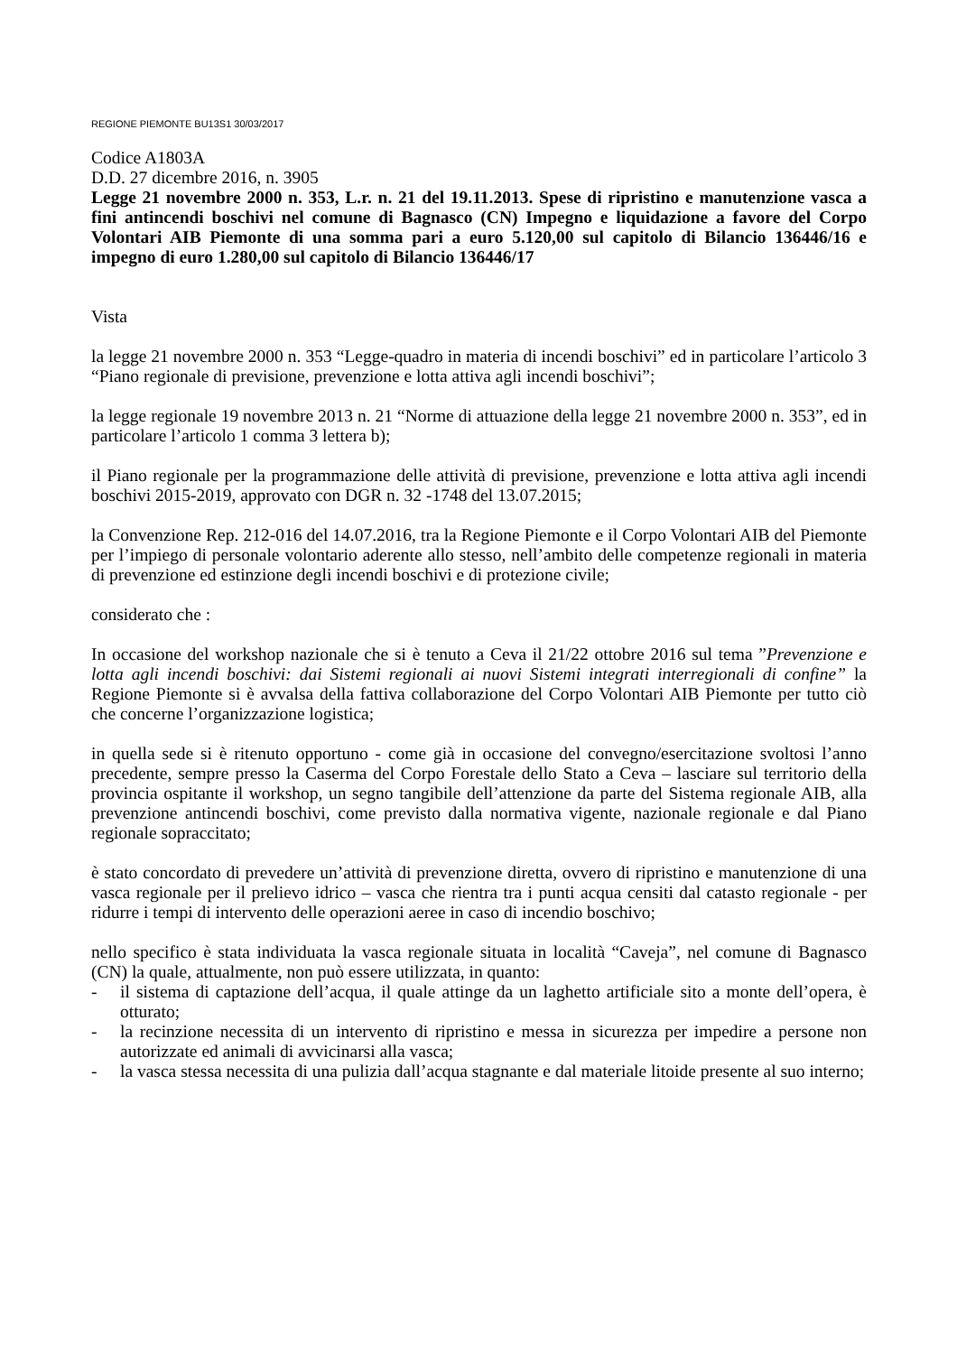REGIONE PIEMONTE BU13S1 30/03/2017
Codice A1803A
D.D. 27 dicembre 2016, n. 3905
Legge 21 novembre 2000 n. 353, L.r. n. 21 del 19.11.2013. Spese di ripristino e manutenzione vasca a fini antincendi boschivi nel comune di Bagnasco (CN) Impegno e liquidazione a favore del Corpo Volontari AIB Piemonte di una somma pari a euro 5.120,00 sul capitolo di Bilancio 136446/16 e impegno di euro 1.280,00 sul capitolo di Bilancio 136446/17
Vista
la legge 21 novembre 2000 n. 353 “Legge-quadro in materia di incendi boschivi” ed in particolare l’articolo 3 “Piano regionale di previsione, prevenzione e lotta attiva agli incendi boschivi”;
la legge regionale 19 novembre 2013 n. 21 “Norme di attuazione della legge 21 novembre 2000 n. 353”, ed in particolare l’articolo 1 comma 3 lettera b);
il Piano regionale per la programmazione delle attività di previsione, prevenzione e lotta attiva agli incendi boschivi 2015-2019, approvato con DGR n. 32 -1748 del 13.07.2015;
la Convenzione Rep. 212-016 del 14.07.2016, tra la Regione Piemonte e il Corpo Volontari AIB del Piemonte per l’impiego di personale volontario aderente allo stesso, nell’ambito delle competenze regionali in materia di prevenzione ed estinzione degli incendi boschivi e di protezione civile;
considerato che :
In occasione del workshop nazionale che si è tenuto a Ceva il 21/22 ottobre 2016 sul tema ”Prevenzione e lotta agli incendi boschivi: dai Sistemi regionali ai nuovi Sistemi integrati interregionali di confine” la Regione Piemonte si è avvalsa della fattiva collaborazione del Corpo Volontari AIB Piemonte per tutto ciò che concerne l’organizzazione logistica;
in quella sede si è ritenuto opportuno - come già in occasione del convegno/esercitazione svoltosi l’anno precedente, sempre presso la Caserma del Corpo Forestale dello Stato a Ceva – lasciare sul territorio della provincia ospitante il workshop, un segno tangibile dell’attenzione da parte del Sistema regionale AIB, alla prevenzione antincendi boschivi, come previsto dalla normativa vigente, nazionale regionale e dal Piano regionale sopraccitato;
è stato concordato di prevedere un’attività di prevenzione diretta, ovvero di ripristino e manutenzione di una vasca regionale per il prelievo idrico – vasca che rientra tra i punti acqua censiti dal catasto regionale - per ridurre i tempi di intervento delle operazioni aeree in caso di incendio boschivo;
nello specifico è stata individuata la vasca regionale situata in località “Caveja”, nel comune di Bagnasco (CN) la quale, attualmente, non può essere utilizzata, in quanto:
- il sistema di captazione dell’acqua, il quale attinge da un laghetto artificiale sito a monte dell’opera, è otturato;
- la recinzione necessita di un intervento di ripristino e messa in sicurezza per impedire a persone non autorizzate ed animali di avvicinarsi alla vasca;
- la vasca stessa necessita di una pulizia dall’acqua stagnante e dal materiale litoide presente al suo interno;